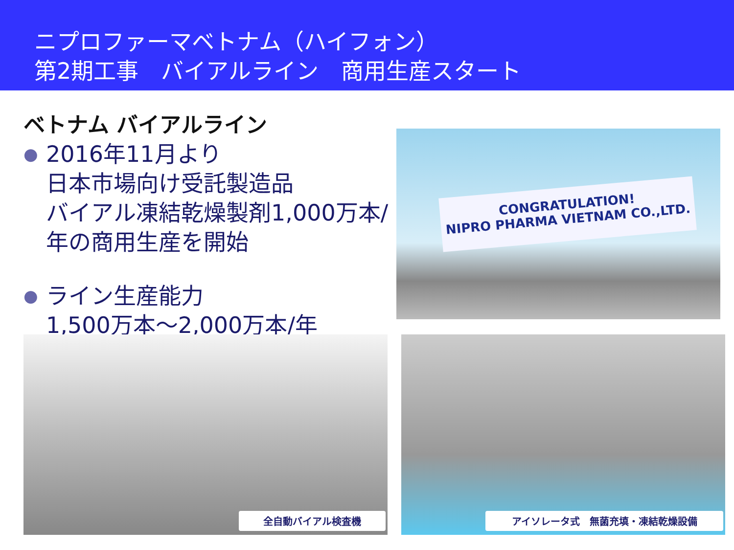ニプロファーマベトナム（ハイフォン）
第2期工事　バイアルライン　商用生産スタート
ベトナム バイアルライン
● 2016年11月より
日本市場向け受託製造品
バイアル凍結乾燥製剤1,000万本/年の商用生産を開始
● ライン生産能力
1,500万本～2,000万本/年
CONGRATULATION!
NIPRO PHARMA VIETNAM CO.,LTD.
全自動バイアル検査機 アイソレータ式　無菌充填・凍結乾燥設備